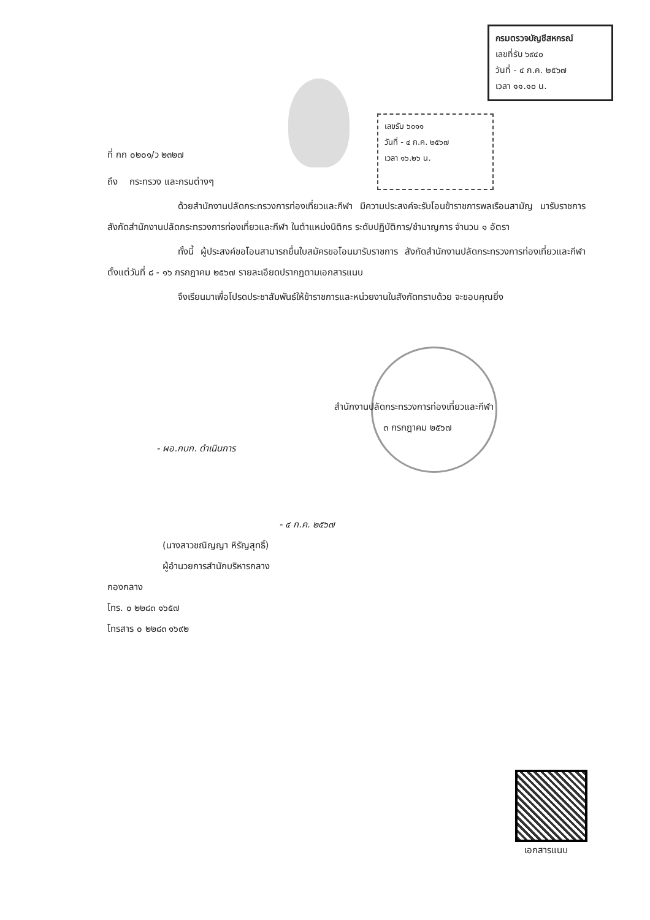กรมตรวจบัญชีสหกรณ์
เลขที่รับ ๖๙๔๐
วันที่ - ๔ ก.ค. ๒๕๖๗
เวลา ๑๑.๑๐ น.
เลขรับ ๖๐๑๑
วันที่ - ๔ ก.ค. ๒๕๖๗
เวลา ๑๖.๒๖ น.
ที่ กก ๐๒๐๑/ว ๒๓๒๗
ถึง กระทรวง และกรมต่างๆ
ด้วยสำนักงานปลัดกระทรวงการท่องเที่ยวและกีฬา มีความประสงค์จะรับโอนข้าราชการพลเรือนสามัญ มารับราชการสังกัดสำนักงานปลัดกระทรวงการท่องเที่ยวและกีฬา ในตำแหน่งนิติกร ระดับปฏิบัติการ/ชำนาญการ จำนวน ๑ อัตรา
ทั้งนี้ ผู้ประสงค์ขอโอนสามารถยื่นใบสมัครขอโอนมารับราชการ สังกัดสำนักงานปลัดกระทรวงการท่องเที่ยวและกีฬา ตั้งแต่วันที่ ๘ - ๑๖ กรกฎาคม ๒๕๖๗ รายละเอียดปรากฏตามเอกสารแนบ
จึงเรียนมาเพื่อโปรดประชาสัมพันธ์ให้ข้าราชการและหน่วยงานในสังกัดทราบด้วย จะขอบคุณยิ่ง
สำนักงานปลัดกระทรวงการท่องเที่ยวและกีฬา
๓ กรกฎาคม ๒๕๖๗
- ผอ.กบก. ดำเนินการ
- ๔ ก.ค. ๒๕๖๗
(นางสาวชณิญญา หิรัญสุทธิ์)
ผู้อำนวยการสำนักบริหารกลาง
กองกลาง
โทร. ๐ ๒๒๘๓ ๑๖๕๗
โทรสาร ๐ ๒๒๘๓ ๑๖๙๒
เอกสารแนบ